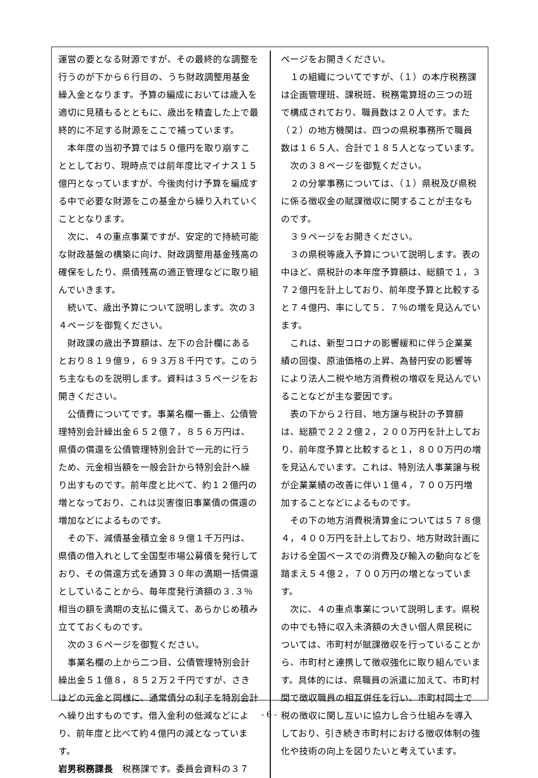運営の要となる財源ですが、その最終的な調整を行うのが下から６行目の、うち財政調整用基金繰入金となります。予算の編成においては歳入を適切に見積もるとともに、歳出を精査した上で最終的に不足する財源をここで補っています。
本年度の当初予算では５０億円を取り崩すこととしており、現時点では前年度比マイナス１５億円となっていますが、今後肉付け予算を編成する中で必要な財源をこの基金から繰り入れていくこととなります。
次に、４の重点事業ですが、安定的で持続可能な財政基盤の構築に向け、財政調整用基金残高の確保をしたり、県債残高の適正管理などに取り組んでいきます。
続いて、歳出予算について説明します。次の３４ページを御覧ください。
財政課の歳出予算額は、左下の合計欄にあるとおり８１９億９，６９３万８千円です。このうち主なものを説明します。資料は３５ページをお開きください。
公債費についてです。事業名欄一番上、公債管理特別会計繰出金６５２億７，８５６万円は、県債の償還を公債管理特別会計で一元的に行うため、元金相当額を一般会計から特別会計へ繰り出すものです。前年度と比べて、約１２億円の増となっており、これは災害復旧事業債の償還の増加などによるものです。
その下、減債基金積立金８９億１千万円は、県債の借入れとして全国型市場公募債を発行しており、その償還方式を通算３０年の満期一括償還としていることから、毎年度発行済額の３.３％相当の額を満期の支払に備えて、あらかじめ積み立てておくものです。
次の３６ページを御覧ください。
事業名欄の上から二つ目、公債管理特別会計繰出金５１億８，８５２万２千円ですが、さきほどの元金と同様に、通常債分の利子を特別会計へ繰り出すものです。借入金利の低減などにより、前年度と比べて約４億円の減となっています。
岩男税務課長　税務課です。委員会資料の３７
ページをお開きください。
１の組織についてですが、（１）の本庁税務課は企画管理班、課税班、税務電算班の三つの班で構成されており、職員数は２０人です。また（２）の地方機関は、四つの県税事務所で職員数は１６５人、合計で１８５人となっています。
次の３８ページを御覧ください。
２の分掌事務については、（１）県税及び県税に係る徴収金の賦課徴収に関することが主なものです。
３９ページをお開きください。
３の県税等歳入予算について説明します。表の中ほど、県税計の本年度予算額は、総額で１，３７２億円を計上しており、前年度予算と比較すると７４億円、率にして５．７％の増を見込んでいます。
これは、新型コロナの影響緩和に伴う企業業績の回復、原油価格の上昇、為替円安の影響等により法人二税や地方消費税の増収を見込んでいることなどが主な要因です。
表の下から２行目、地方譲与税計の予算額は、総額で２２２億２，２００万円を計上しており、前年度予算と比較すると１，８００万円の増を見込んでいます。これは、特別法人事業譲与税が企業業績の改善に伴い１億４，７００万円増加することなどによるものです。
その下の地方消費税清算金については５７８億４，４００万円を計上しており、地方財政計画における全国ベースでの消費及び輸入の動向などを踏まえ５４億２，７００万円の増となっています。
次に、４の重点事業について説明します。県税の中でも特に収入未済額の大きい個人県民税については、市町村が賦課徴収を行っていることから、市町村と連携して徴収強化に取り組んでいます。具体的には、県職員の派遣に加えて、市町村間で徴収職員の相互併任を行い、市町村同士で税の徴収に関し互いに協力し合う仕組みを導入しており、引き続き市町村における徴収体制の強化や技術の向上を図りたいと考えています。
- 6 -